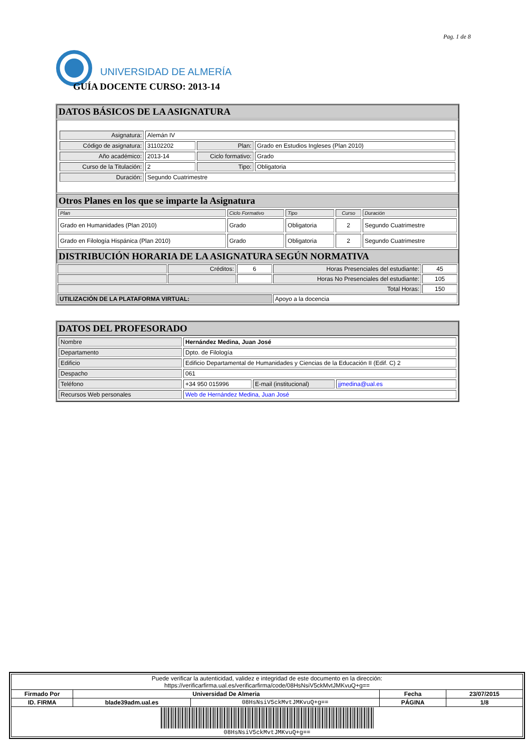Pag. 1 de 8
UNIVERSIDAD DE ALMERÍA
GUÍA DOCENTE CURSO: 2013-14
DATOS BÁSICOS DE LA ASIGNATURA
| Asignatura: | Alemán IV | | |
| Código de asignatura: | 31102202 | Plan: | Grado en Estudios Ingleses (Plan 2010) |
| Año académico: | 2013-14 | Ciclo formativo: | Grado |
| Curso de la Titulación: | 2 | Tipo: | Obligatoria |
| Duración: | Segundo Cuatrimestre | | |
Otros Planes en los que se imparte la Asignatura
| Plan | Ciclo Formativo | Tipo | Curso | Duración |
| --- | --- | --- | --- | --- |
| Grado en Humanidades (Plan 2010) | Grado | Obligatoria | 2 | Segundo Cuatrimestre |
| Grado en Filología Hispánica (Plan 2010) | Grado | Obligatoria | 2 | Segundo Cuatrimestre |
DISTRIBUCIÓN HORARIA DE LA ASIGNATURA SEGÚN NORMATIVA
| | Créditos: | 6 | Horas Presenciales del estudiante: | 45 |
| | | | Horas No Presenciales del estudiante: | 105 |
| Total Horas: | | | | 150 |
| UTILIZACIÓN DE LA PLATAFORMA VIRTUAL: | | | Apoyo a la docencia | |
DATOS DEL PROFESORADO
| Nombre | Hernández Medina, Juan José | | |
| Departamento | Dpto. de Filología | | |
| Edificio | Edificio Departamental de Humanidades y Ciencias de la Educación II (Edif. C) 2 | | |
| Despacho | 061 | | |
| Teléfono | +34 950 015996 | E-mail (institucional) | jjmedina@ual.es |
| Recursos Web personales | Web de Hernández Medina, Juan José | | |
| Puede verificar la autenticidad, validez e integridad de este documento en la dirección: https://verificarfirma.ual.es/verificarfirma/code/08HsNsiV5ckMvtJMKvuQ+g== | | | | |
| Firmado Por | Universidad De Almeria | | Fecha | 23/07/2015 |
| ID. FIRMA | blade39adm.ual.es | 08HsNsiV5ckMvtJMKvuQ+g== | PÁGINA | 1/8 |
| 08HsNsiV5ckMvtJMKvuQ+g== | | | | |